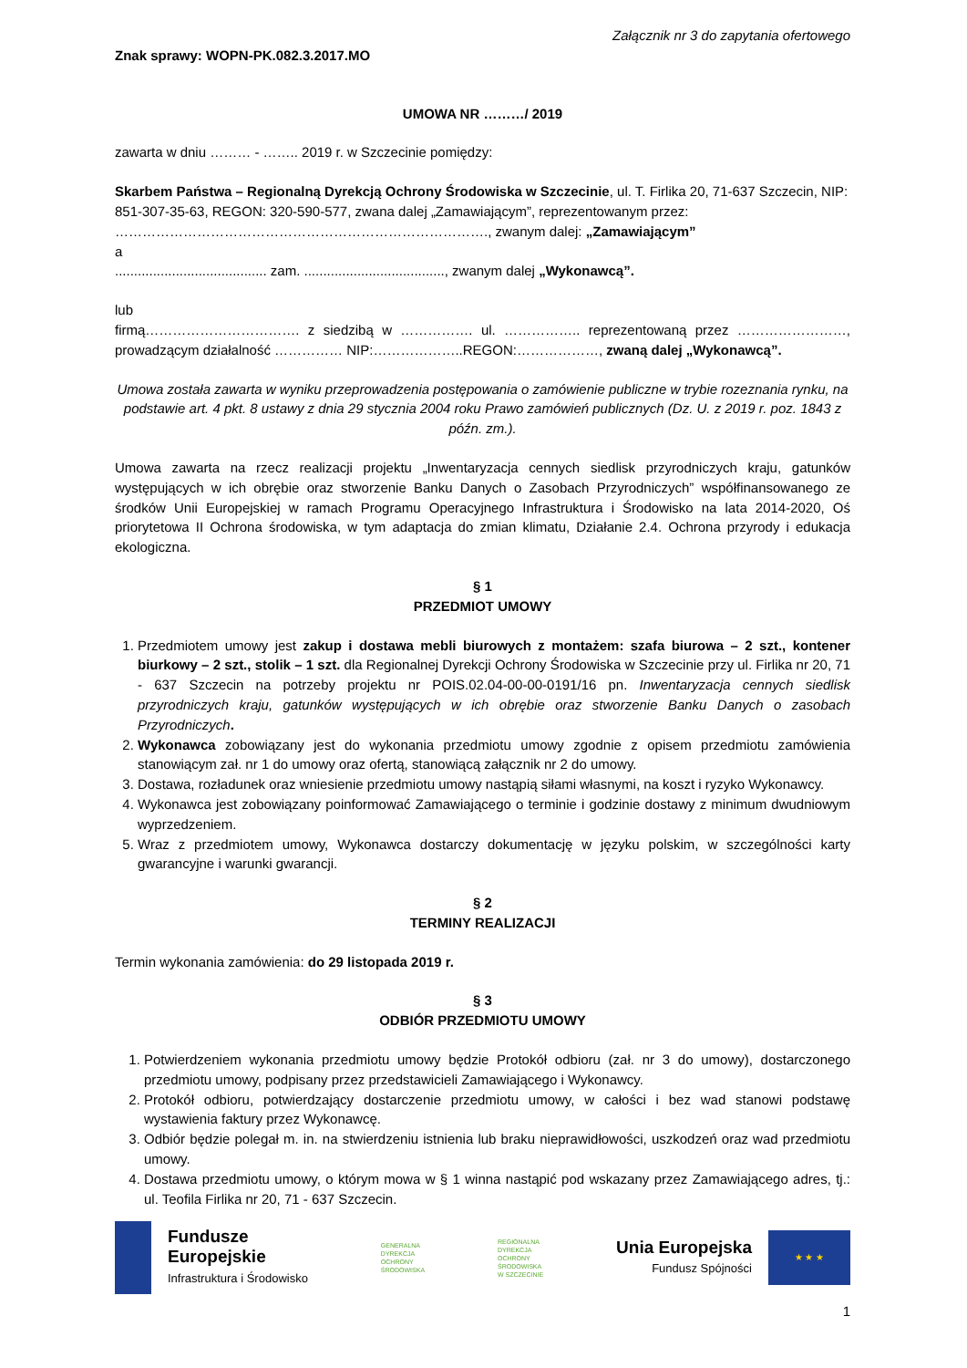Załącznik nr 3 do zapytania ofertowego
Znak sprawy: WOPN-PK.082.3.2017.MO
UMOWA NR ………/ 2019
zawarta w dniu ……… - …….. 2019 r. w Szczecinie pomiędzy:
Skarbem Państwa – Regionalną Dyrekcją Ochrony Środowiska w Szczecinie, ul. T. Firlika 20, 71-637 Szczecin, NIP: 851-307-35-63, REGON: 320-590-577, zwana dalej „Zamawiającym”, reprezentowanym przez: ………………………………………………………………………., zwanym dalej: „Zamawiającym”
a
........................................ zam. ....................................., zwanym dalej „Wykonawcą”.
lub
firmą……………………………. z siedzibą w ……………. ul. …………….. reprezentowaną przez ……………………, prowadzącym działalność …………… NIP:………………..REGON:………………, zwaną dalej „Wykonawcą”.
Umowa została zawarta w wyniku przeprowadzenia postępowania o zamówienie publiczne w trybie rozeznania rynku, na podstawie art. 4 pkt. 8 ustawy z dnia 29 stycznia 2004 roku Prawo zamówień publicznych (Dz. U. z 2019 r. poz. 1843 z późn. zm.).
Umowa zawarta na rzecz realizacji projektu „Inwentaryzacja cennych siedlisk przyrodniczych kraju, gatunków występujących w ich obrębie oraz stworzenie Banku Danych o Zasobach Przyrodniczych” współfinansowanego ze środków Unii Europejskiej w ramach Programu Operacyjnego Infrastruktura i Środowisko na lata 2014-2020, Oś priorytetowa II Ochrona środowiska, w tym adaptacja do zmian klimatu, Działanie 2.4. Ochrona przyrody i edukacja ekologiczna.
§ 1
PRZEDMIOT UMOWY
1. Przedmiotem umowy jest zakup i dostawa mebli biurowych z montażem: szafa biurowa – 2 szt., kontener biurkowy – 2 szt., stolik – 1 szt. dla Regionalnej Dyrekcji Ochrony Środowiska w Szczecinie przy ul. Firlika nr 20, 71 - 637 Szczecin na potrzeby projektu nr POIS.02.04-00-00-0191/16 pn. Inwentaryzacja cennych siedlisk przyrodniczych kraju, gatunków występujących w ich obrębie oraz stworzenie Banku Danych o zasobach Przyrodniczych.
2. Wykonawca zobowiązany jest do wykonania przedmiotu umowy zgodnie z opisem przedmiotu zamówienia stanowiącym zał. nr 1 do umowy oraz ofertą, stanowiącą załącznik nr 2 do umowy.
3. Dostawa, rozładunek oraz wniesienie przedmiotu umowy nastąpią siłami własnymi, na koszt i ryzyko Wykonawcy.
4. Wykonawca jest zobowiązany poinformować Zamawiającego o terminie i godzinie dostawy z minimum dwudniowym wyprzedzeniem.
5. Wraz z przedmiotem umowy, Wykonawca dostarczy dokumentację w języku polskim, w szczególności karty gwarancyjne i warunki gwarancji.
§ 2
TERMINY REALIZACJI
Termin wykonania zamówienia: do 29 listopada 2019 r.
§ 3
ODBIÓR PRZEDMIOTU UMOWY
1. Potwierdzeniem wykonania przedmiotu umowy będzie Protokół odbioru (zał. nr 3 do umowy), dostarczonego przedmiotu umowy, podpisany przez przedstawicieli Zamawiającego i Wykonawcy.
2. Protokół odbioru, potwierdzający dostarczenie przedmiotu umowy, w całości i bez wad stanowi podstawę wystawienia faktury przez Wykonawcę.
3. Odbiór będzie polegał m. in. na stwierdzeniu istnienia lub braku nieprawidłowości, uszkodzeń oraz wad przedmiotu umowy.
4. Dostawa przedmiotu umowy, o którym mowa w § 1 winna nastąpić pod wskazany przez Zamawiającego adres, tj.: ul. Teofila Firlika nr 20, 71 - 637 Szczecin.
Fundusze
Europejskie
Infrastruktura i Środowisko
GENERALNA
DYREKCJA
OCHRONY
ŚRODOWISKA
REGIONALNA
DYREKCJA
OCHRONY
ŚRODOWISKA
W SZCZECINIE
Unia Europejska
Fundusz Spójności
★ ★ ★
1